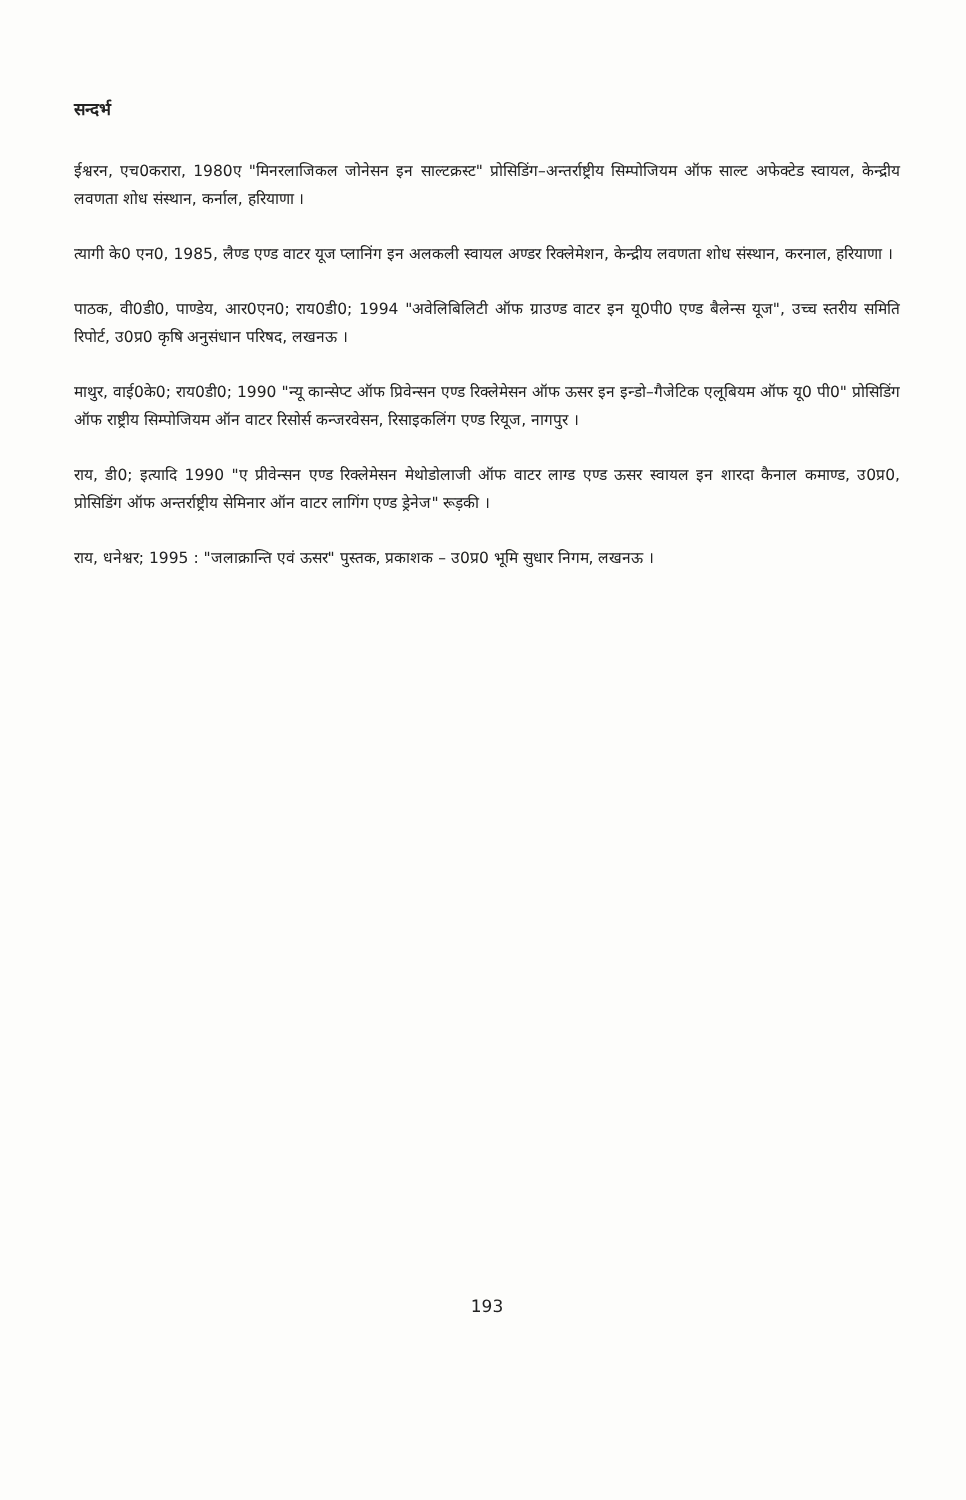सन्दर्भ
ईश्वरन, एच0करारा, 1980ए "मिनरलाजिकल जोनेसन इन साल्टक्रस्ट" प्रोसिडिंग–अन्तर्राष्ट्रीय सिम्पोजियम ऑफ साल्ट अफेक्टेड स्वायल, केन्द्रीय लवणता शोध संस्थान, कर्नाल, हरियाणा ।
त्यागी के0 एन0, 1985, लैण्ड एण्ड वाटर यूज प्लानिंग इन अलकली स्वायल अण्डर रिक्लेमेशन, केन्द्रीय लवणता शोध संस्थान, करनाल, हरियाणा ।
पाठक, वी0डी0, पाण्डेय, आर0एन0; राय0डी0; 1994 "अवेलिबिलिटी ऑफ ग्राउण्ड वाटर इन यू0पी0 एण्ड बैलेन्स यूज", उच्च स्तरीय समिति रिपोर्ट, उ0प्र0 कृषि अनुसंधान परिषद, लखनऊ ।
माथुर, वाई0के0; राय0डी0; 1990 "न्यू कान्सेप्ट ऑफ प्रिवेन्सन एण्ड रिक्लेमेसन ऑफ ऊसर इन इन्डो–गैजेटिक एलूबियम ऑफ यू0 पी0" प्रोसिडिंग ऑफ राष्ट्रीय सिम्पोजियम ऑन वाटर रिसोर्स कन्जरवेसन, रिसाइकलिंग एण्ड रियूज, नागपुर ।
राय, डी0; इत्यादि 1990 "ए प्रीवेन्सन एण्ड रिक्लेमेसन मेथोडोलाजी ऑफ वाटर लाग्ड एण्ड ऊसर स्वायल इन शारदा कैनाल कमाण्ड, उ0प्र0, प्रोसिडिंग ऑफ अन्तर्राष्ट्रीय सेमिनार ऑन वाटर लागिंग एण्ड ड्रेनेज" रूड़की ।
राय, धनेश्वर; 1995 : "जलाक्रान्ति एवं ऊसर" पुस्तक, प्रकाशक – उ0प्र0 भूमि सुधार निगम, लखनऊ ।
193